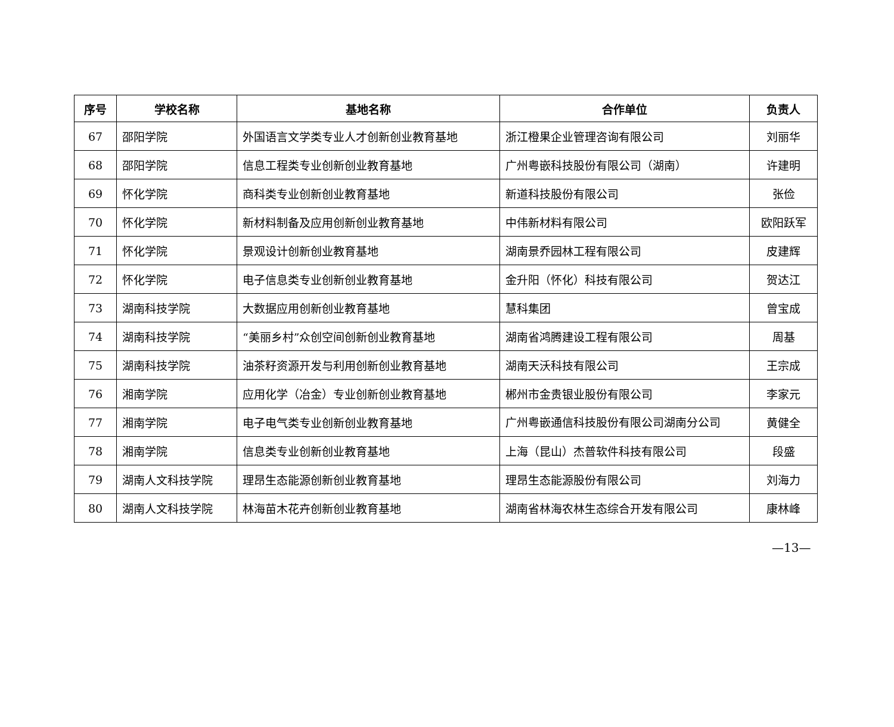| 序号 | 学校名称 | 基地名称 | 合作单位 | 负责人 |
| --- | --- | --- | --- | --- |
| 67 | 邵阳学院 | 外国语言文学类专业人才创新创业教育基地 | 浙江橙果企业管理咨询有限公司 | 刘丽华 |
| 68 | 邵阳学院 | 信息工程类专业创新创业教育基地 | 广州粤嵌科技股份有限公司（湖南） | 许建明 |
| 69 | 怀化学院 | 商科类专业创新创业教育基地 | 新道科技股份有限公司 | 张俭 |
| 70 | 怀化学院 | 新材料制备及应用创新创业教育基地 | 中伟新材料有限公司 | 欧阳跃军 |
| 71 | 怀化学院 | 景观设计创新创业教育基地 | 湖南景乔园林工程有限公司 | 皮建辉 |
| 72 | 怀化学院 | 电子信息类专业创新创业教育基地 | 金升阳（怀化）科技有限公司 | 贺达江 |
| 73 | 湖南科技学院 | 大数据应用创新创业教育基地 | 慧科集团 | 曾宝成 |
| 74 | 湖南科技学院 | “美丽乡村”众创空间创新创业教育基地 | 湖南省鸿腾建设工程有限公司 | 周基 |
| 75 | 湖南科技学院 | 油茶籽资源开发与利用创新创业教育基地 | 湖南天沃科技有限公司 | 王宗成 |
| 76 | 湘南学院 | 应用化学（冶金）专业创新创业教育基地 | 郴州市金贵银业股份有限公司 | 李家元 |
| 77 | 湘南学院 | 电子电气类专业创新创业教育基地 | 广州粤嵌通信科技股份有限公司湖南分公司 | 黄健全 |
| 78 | 湘南学院 | 信息类专业创新创业教育基地 | 上海（昆山）杰普软件科技有限公司 | 段盛 |
| 79 | 湖南人文科技学院 | 理昂生态能源创新创业教育基地 | 理昂生态能源股份有限公司 | 刘海力 |
| 80 | 湖南人文科技学院 | 林海苗木花卉创新创业教育基地 | 湖南省林海农林生态综合开发有限公司 | 康林峰 |
—13—